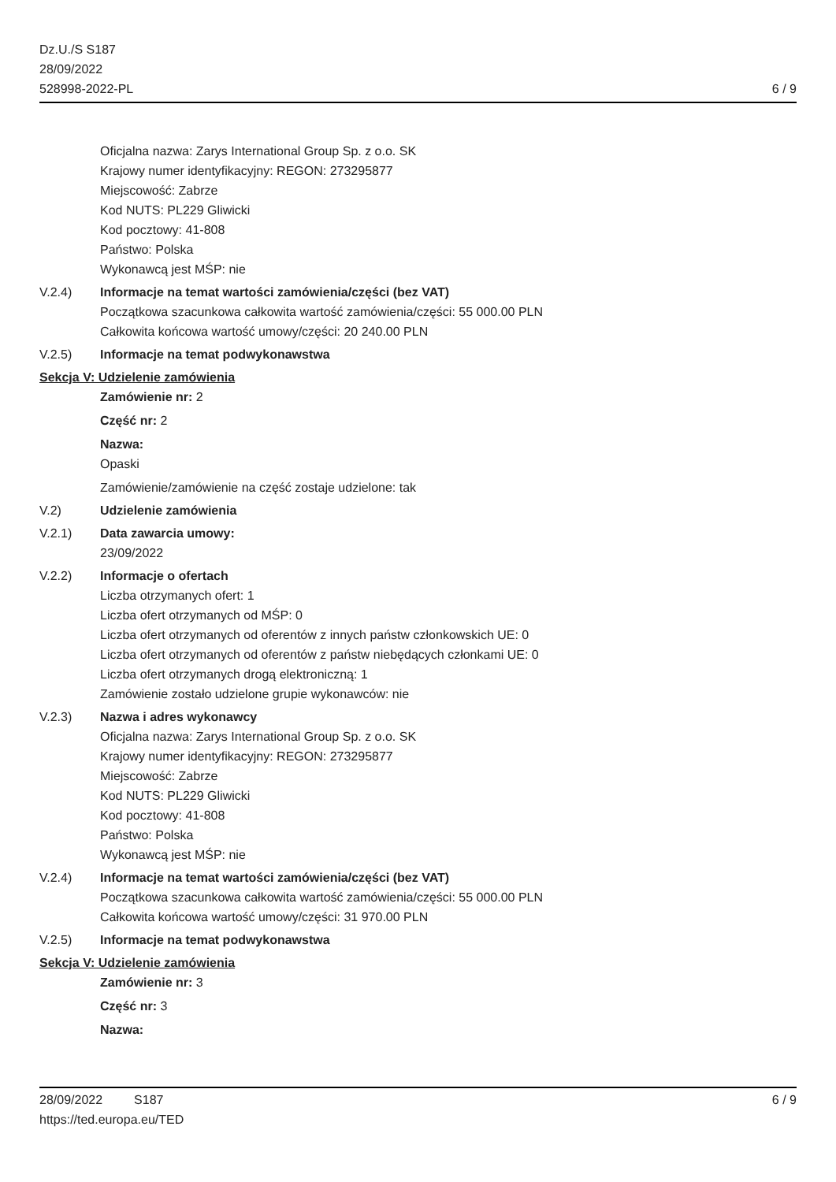Dz.U./S S187
28/09/2022
528998-2022-PL
6 / 9
Oficjalna nazwa: Zarys International Group Sp. z o.o. SK
Krajowy numer identyfikacyjny: REGON: 273295877
Miejscowość: Zabrze
Kod NUTS: PL229 Gliwicki
Kod pocztowy: 41-808
Państwo: Polska
Wykonawcą jest MŚP: nie
V.2.4) Informacje na temat wartości zamówienia/części (bez VAT)
Początkowa szacunkowa całkowita wartość zamówienia/części: 55 000.00 PLN
Całkowita końcowa wartość umowy/części: 20 240.00 PLN
V.2.5) Informacje na temat podwykonawstwa
Sekcja V: Udzielenie zamówienia
Zamówienie nr: 2
Część nr: 2
Nazwa:
Opaski
Zamówienie/zamówienie na część zostaje udzielone: tak
V.2) Udzielenie zamówienia
V.2.1) Data zawarcia umowy:
23/09/2022
V.2.2) Informacje o ofertach
Liczba otrzymanych ofert: 1
Liczba ofert otrzymanych od MŚP: 0
Liczba ofert otrzymanych od oferentów z innych państw członkowskich UE: 0
Liczba ofert otrzymanych od oferentów z państw niebędących członkami UE: 0
Liczba ofert otrzymanych drogą elektroniczną: 1
Zamówienie zostało udzielone grupie wykonawców: nie
V.2.3) Nazwa i adres wykonawcy
Oficjalna nazwa: Zarys International Group Sp. z o.o. SK
Krajowy numer identyfikacyjny: REGON: 273295877
Miejscowość: Zabrze
Kod NUTS: PL229 Gliwicki
Kod pocztowy: 41-808
Państwo: Polska
Wykonawcą jest MŚP: nie
V.2.4) Informacje na temat wartości zamówienia/części (bez VAT)
Początkowa szacunkowa całkowita wartość zamówienia/części: 55 000.00 PLN
Całkowita końcowa wartość umowy/części: 31 970.00 PLN
V.2.5) Informacje na temat podwykonawstwa
Sekcja V: Udzielenie zamówienia
Zamówienie nr: 3
Część nr: 3
Nazwa:
28/09/2022 S187
https://ted.europa.eu/TED
6 / 9